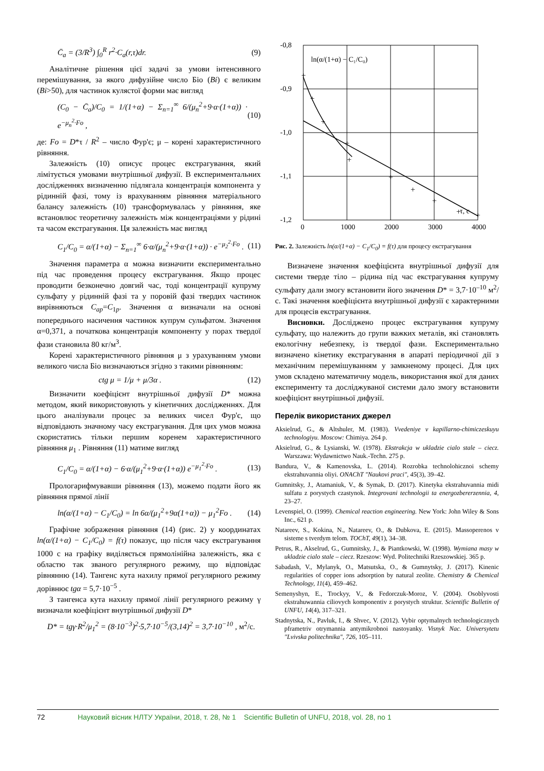C̄<sub>a</sub> = (3/R<sup>3</sup>) ∫<sub>0</sub><sup>R</sup> r<sup>2</sup>·C<sub>a</sub>(r,τ)dr. (9)
Аналітичне рішення цієї задачі за умови інтенсивного перемішування, за якого дифузійне число Біо (Bi) є великим (Bi>50), для частинок кулястої форми має вигляд
(C<sub>0</sub> − C̄<sub>a</sub>)/C<sub>0</sub> = 1/(1+α) − Σ<sub>n=1</sub><sup>∞</sup> 6/(μ<sub>n</sub><sup>2</sup>+9·α·(1+α)) · e<sup>−μ<sub>n</sub><sup>2</sup>·Fo</sup> , (10)
де: Fo = D*τ / R<sup>2</sup> – число Фур'є; μ – корені характеристичного рівняння.
Залежність (10) описує процес екстрагування, який лімітується умовами внутрішньої дифузії. В експериментальних дослідженнях визначенню підлягала концентрація компонента у рідинній фазі, тому із врахуванням рівняння матеріального балансу залежність (10) трансформувалась у рівняння, яке встановлює теоретичну залежність між концентраціями у рідині та часом екстрагування. Ця залежність має вигляд
C<sub>1</sub>/C<sub>0</sub> = α/(1+α) − Σ<sub>n=1</sub><sup>∞</sup> 6·α/(μ<sub>n</sub><sup>2</sup>+9·α·(1+α)) · e<sup>−μ<sub>2</sub><sup>2</sup>·Fo</sup> . (11)
Значення параметра α можна визначити експериментально під час проведення процесу екстрагування. Якщо процес проводити безконечно довгий час, тоді концентрації купруму сульфату у рідинній фазі та у поровій фазі твердих частинок вирівняються C<sub>ap</sub>=C<sub>1p</sub>. Значення α визначали на основі попереднього насичення частинок купрум сульфатом. Значення α=0,371, а початкова концентрація компоненту у порах твердої фази становила 80 кг/м<sup>3</sup>.
Корені характеристичного рівняння μ з урахуванням умови великого числа Біо визначаються згідно з такими рівнянням:
ctg μ = 1/μ + μ/3α . (12)
Визначити коефіцієнт внутрішньої дифузії D* можна методом, який використовують у кінетичних дослідженнях. Для цього аналізували процес за великих чисел Фур'є, що відповідають значному часу екстрагування. Для цих умов можна скористатись тільки першим коренем характеристичного рівняння μ<sub>1</sub> . Рівняння (11) матиме вигляд
C<sub>1</sub>/C<sub>0</sub> = α/(1+α) − 6·α/(μ<sub>1</sub><sup>2</sup>+9·α·(1+α)) e<sup>−μ<sub>1</sub><sup>2</sup>·Fo</sup> . (13)
Прологарифмувавши рівняння (13), можемо подати його як рівняння прямої лінії
ln(α/(1+α) − C<sub>1</sub>/C<sub>0</sub>) = ln 6α/(μ<sub>1</sub><sup>2</sup>+9α(1+α)) − μ<sub>1</sub><sup>2</sup>Fo . (14)
Графічне зображення рівняння (14) (рис. 2) у координатах ln(α/(1+α) − C<sub>1</sub>/C<sub>0</sub>) = f(τ) показує, що після часу екстрагування 1000 с на графіку виділяється прямолінійна залежність, яка є областю так званого регулярного режиму, що відповідає рівнянню (14). Тангенс кута нахилу прямої регулярного режиму дорівнює tgα = 5,7·10<sup>−5</sup> .
З тангенса кута нахилу прямої лінії регулярного режиму γ визначали коефіцієнт внутрішньої дифузії D*
D* = tgγ·R<sup>2</sup>/μ<sub>1</sub><sup>2</sup> = (8·10<sup>−3</sup>)<sup>2</sup>·5,7·10<sup>−5</sup>/(3,14)<sup>2</sup> = 3,7·10<sup>−10</sup> , м<sup>2</sup>/с.
-0,8
-0,9
-1,0
-1,1
-1,2
0
1000
2000
3000
4000
ln(α/(1+α) − C₁/C₀)
τ, с
+
+
+
+
+
+
+
+
+
+
Рис. 2. Залежність ln(α/(1+α) − C<sub>1</sub>/C<sub>0</sub>) = f(τ) для процесу екстрагування
Визначене значення коефіцієнта внутрішньої дифузії для системи тверде тіло – рідина під час екстрагування купруму сульфату дали змогу встановити його значення D* = 3,7·10<sup>–10</sup> м<sup>2</sup>/с. Такі значення коефіцієнта внутрішньої дифузії є характерними для процесів екстрагування.
Висновки. Досліджено процес екстрагування купруму сульфату, що належить до групи важких металів, які становлять екологічну небезпеку, із твердої фази. Експериментально визначено кінетику екстрагування в апараті періодичної дії з механічним перемішуванням у замкненому процесі. Для цих умов складено математичну модель, використання якої для даних експерименту та досліджуваної системи дало змогу встановити коефіцієнт внутрішньої дифузії.
Перелік використаних джерел
Aksielrud, G., & Altshuler, M. (1983). Vvedeniye v kapillarno-chimiczeskuyu technologiyu. Moscow: Chimiya. 264 p.
Aksielrud, G., & Lysianski, W. (1978). Ekstrakcja w ukladzie cialo stale – ciecz. Warszawa: Wydawnictwo Nauk.-Techn. 275 p.
Bandura, V., & Kamenovska, L. (2014). Rozrobka technolohicznoi schemy ekstrahuvannia oliyi. ONAChT "Naukovi praci", 45(3), 39–42.
Gumnitsky, J., Atamaniuk, V., & Symak, D. (2017). Kinetyka ekstrahuvannia midi sulfatu z porystych czastynok. Integrovani technologii ta energozbererzennia, 4, 23–27.
Levenspiel, O. (1999). Chemical reaction engineering. New York: John Wiley & Sons Inc., 621 p.
Natareev, S., Kokina, N., Natareev, O., & Dubkova, E. (2015). Massoperenos v sisteme s tverdym telom. TOChT, 49(1), 34–38.
Petrus, R., Akselrud, G., Gumnitsky, J., & Piantkowski, W. (1998). Wymiana masy w ukladzie cialo stale – ciecz. Rzeszow: Wyd. Politechniki Rzeszowskiej. 365 p.
Sabadash, V., Mylanyk, O., Matsutska, O., & Gumnytsky, J. (2017). Kinenic regularities of copper ions adsorption by natural zeolite. Chemistry & Chemical Technology, 11(4), 459–462.
Semenyshyn, E., Trockyy, V., & Fedorczuk-Moroz, V. (2004). Osoblyvosti ekstrahuwannia ciliovych komponentiv z porystych struktur. Scientific Bulletin of UNFU, 14(4), 317–321.
Stadnytska, N., Pavluk, I., & Shvec, V. (2012). Vybir optymalnych technologicznych pframetriv otrymannia antymikrobnoi nastoyanky. Visnyk Nac. Universytetu "Lvivska politechnika", 726, 105–111.
72 Науковий вісник НЛТУ України, 2018, т. 28, № 1 Scientific Bulletin of UNFU, 2018, vol. 28, no 1